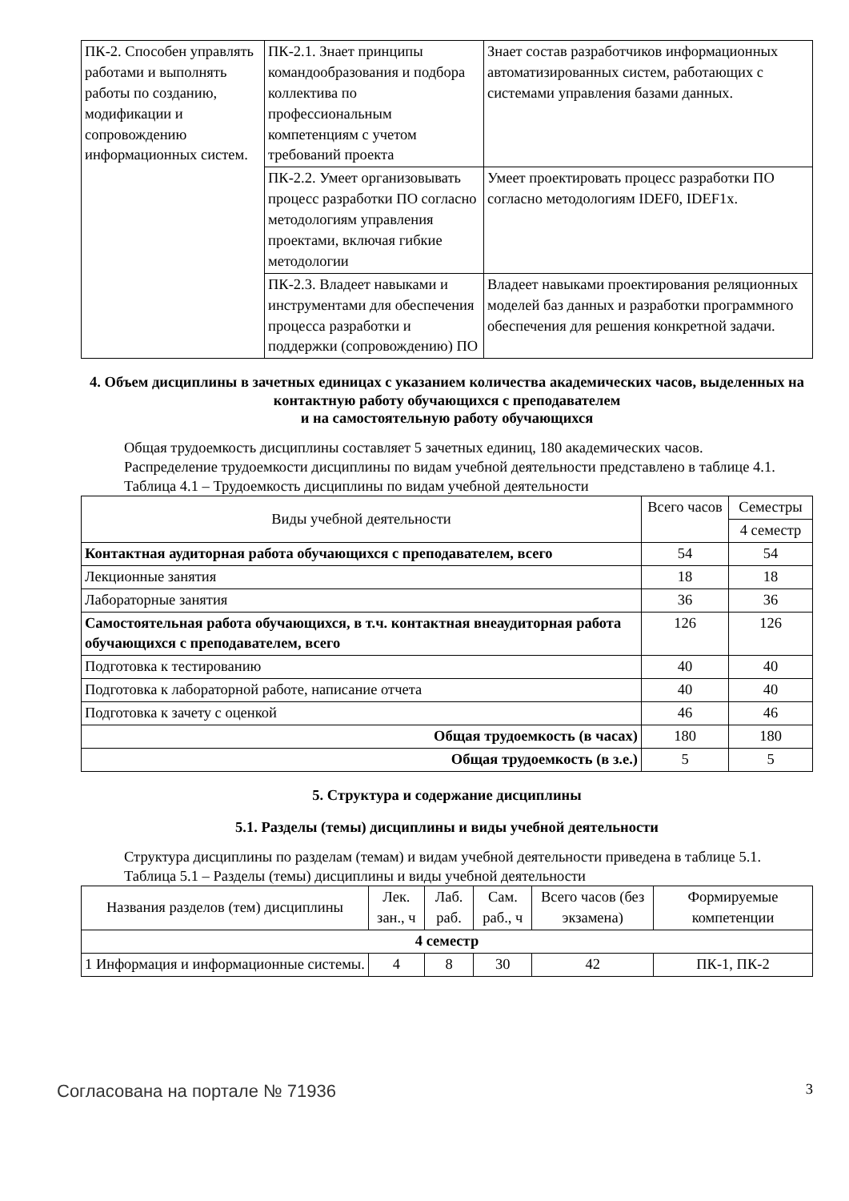| ПК-2. Способен управлять работами и выполнять работы по созданию, модификации и сопровождению информационных систем. | ПК-2.1. Знает принципы командообразования и подбора коллектива по профессиональным компетенциям с учетом требований проекта | Знает состав разработчиков информационных автоматизированных систем, работающих с системами управления базами данных. |
| | ПК-2.2. Умеет организовывать процесс разработки ПО согласно методологиям управления проектами, включая гибкие методологии | Умеет проектировать процесс разработки ПО согласно методологиям IDEF0, IDEF1x. |
| | ПК-2.3. Владеет навыками и инструментами для обеспечения процесса разработки и поддержки (сопровождению) ПО | Владеет навыками проектирования реляционных моделей баз данных и разработки программного обеспечения для решения конкретной задачи. |
4. Объем дисциплины в зачетных единицах с указанием количества академических часов, выделенных на контактную работу обучающихся с преподавателем
и на самостоятельную работу обучающихся
Общая трудоемкость дисциплины составляет 5 зачетных единиц, 180 академических часов.
Распределение трудоемкости дисциплины по видам учебной деятельности представлено в таблице 4.1.
Таблица 4.1 – Трудоемкость дисциплины по видам учебной деятельности
| Виды учебной деятельности | Всего часов | Семестры |
| --- | --- | --- |
| | | 4 семестр |
| Контактная аудиторная работа обучающихся с преподавателем, всего | 54 | 54 |
| Лекционные занятия | 18 | 18 |
| Лабораторные занятия | 36 | 36 |
| Самостоятельная работа обучающихся, в т.ч. контактная внеаудиторная работа обучающихся с преподавателем, всего | 126 | 126 |
| Подготовка к тестированию | 40 | 40 |
| Подготовка к лабораторной работе, написание отчета | 40 | 40 |
| Подготовка к зачету с оценкой | 46 | 46 |
| Общая трудоемкость (в часах) | 180 | 180 |
| Общая трудоемкость (в з.е.) | 5 | 5 |
5. Структура и содержание дисциплины
5.1. Разделы (темы) дисциплины и виды учебной деятельности
Структура дисциплины по разделам (темам) и видам учебной деятельности приведена в таблице 5.1.
Таблица 5.1 – Разделы (темы) дисциплины и виды учебной деятельности
| Названия разделов (тем) дисциплины | Лек. зан., ч | Лаб. раб. | Сам. раб., ч | Всего часов (без экзамена) | Формируемые компетенции |
| --- | --- | --- | --- | --- | --- |
| 4 семестр | | | | | |
| 1 Информация и информационные системы. | 4 | 8 | 30 | 42 | ПК-1, ПК-2 |
Согласована на портале № 71936 3